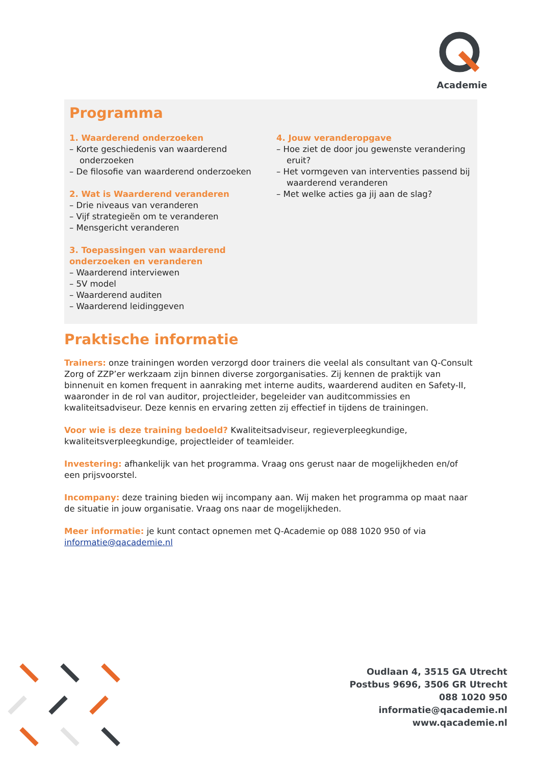Academie
Programma
1. Waarderend onderzoeken
– Korte geschiedenis van waarderend onderzoeken
– De filosofie van waarderend onderzoeken
2. Wat is Waarderend veranderen
– Drie niveaus van veranderen
– Vijf strategieën om te veranderen
– Mensgericht veranderen
3. Toepassingen van waarderend onderzoeken en veranderen
– Waarderend interviewen
– 5V model
– Waarderend auditen
– Waarderend leidinggeven
4. Jouw veranderopgave
– Hoe ziet de door jou gewenste verandering eruit?
– Het vormgeven van interventies passend bij waarderend veranderen
– Met welke acties ga jij aan de slag?
Praktische informatie
Trainers: onze trainingen worden verzorgd door trainers die veelal als consultant van Q-Consult Zorg of ZZP’er werkzaam zijn binnen diverse zorgorganisaties. Zij kennen de praktijk van binnenuit en komen frequent in aanraking met interne audits, waarderend auditen en Safety-II, waaronder in de rol van auditor, projectleider, begeleider van auditcommissies en kwaliteitsadviseur. Deze kennis en ervaring zetten zij effectief in tijdens de trainingen.
Voor wie is deze training bedoeld? Kwaliteitsadviseur, regieverpleegkundige, kwaliteitsverpleegkundige, projectleider of teamleider.
Investering: afhankelijk van het programma. Vraag ons gerust naar de mogelijkheden en/of een prijsvoorstel.
Incompany: deze training bieden wij incompany aan. Wij maken het programma op maat naar de situatie in jouw organisatie. Vraag ons naar de mogelijkheden.
Meer informatie: je kunt contact opnemen met Q-Academie op 088 1020 950 of via informatie@qacademie.nl
Oudlaan 4, 3515 GA Utrecht
Postbus 9696, 3506 GR Utrecht
088 1020 950
informatie@qacademie.nl
www.qacademie.nl